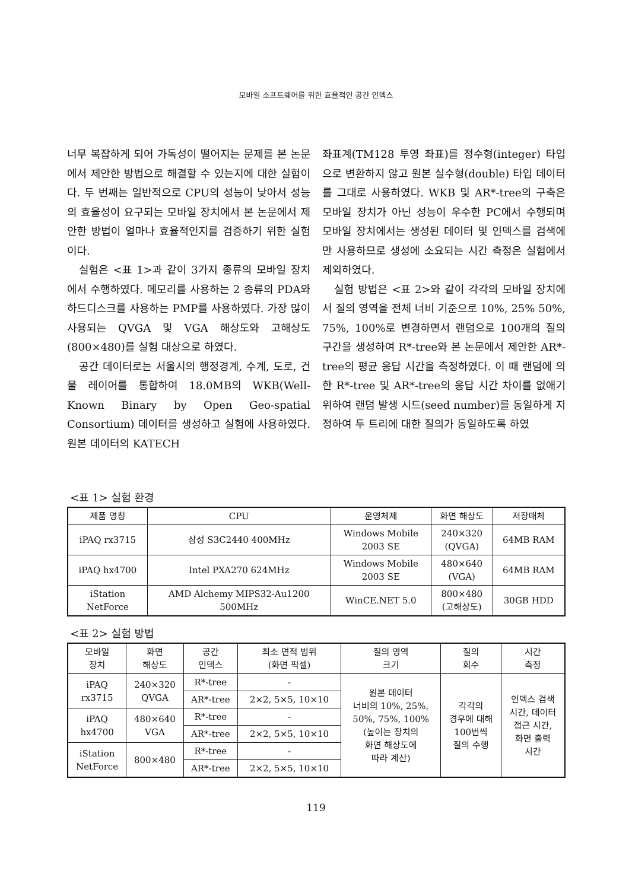모바일 소프트웨어를 위한 효율적인 공간 인덱스
너무 복잡하게 되어 가독성이 떨어지는 문제를 본 논문에서 제안한 방법으로 해결할 수 있는지에 대한 실험이다. 두 번째는 일반적으로 CPU의 성능이 낮아서 성능의 효율성이 요구되는 모바일 장치에서 본 논문에서 제안한 방법이 얼마나 효율적인지를 검증하기 위한 실험이다.
실험은 <표 1>과 같이 3가지 종류의 모바일 장치에서 수행하였다. 메모리를 사용하는 2 종류의 PDA와 하드디스크를 사용하는 PMP를 사용하였다. 가장 많이 사용되는 QVGA 및 VGA 해상도와 고해상도(800×480)를 실험 대상으로 하였다.
공간 데이터로는 서울시의 행정경계, 수계, 도로, 건물 레이어를 통합하여 18.0MB의 WKB(Well-Known Binary by Open Geo-spatial Consortium) 데이터를 생성하고 실험에 사용하였다. 원본 데이터의 KATECH
좌표계(TM128 투영 좌표)를 정수형(integer) 타입으로 변환하지 않고 원본 실수형(double) 타입 데이터를 그대로 사용하였다. WKB 및 AR*-tree의 구축은 모바일 장치가 아닌 성능이 우수한 PC에서 수행되며 모바일 장치에서는 생성된 데이터 및 인덱스를 검색에만 사용하므로 생성에 소요되는 시간 측정은 실험에서 제외하였다.
실험 방법은 <표 2>와 같이 각각의 모바일 장치에서 질의 영역을 전체 너비 기준으로 10%, 25% 50%, 75%, 100%로 변경하면서 랜덤으로 100개의 질의 구간을 생성하여 R*-tree와 본 논문에서 제안한 AR*-tree의 평균 응답 시간을 측정하였다. 이 때 랜덤에 의한 R*-tree 및 AR*-tree의 응답 시간 차이를 없애기 위하여 랜덤 발생 시드(seed number)를 동일하게 지정하여 두 트리에 대한 질의가 동일하도록 하였
<표 1> 실험 환경
| 제품 명칭 | CPU | 운영체제 | 화면 해상도 | 저장매체 |
| --- | --- | --- | --- | --- |
| iPAQ rx3715 | 삼성 S3C2440 400MHz | Windows Mobile 2003 SE | 240×320 (QVGA) | 64MB RAM |
| iPAQ hx4700 | Intel PXA270 624MHz | Windows Mobile 2003 SE | 480×640 (VGA) | 64MB RAM |
| iStation NetForce | AMD Alchemy MIPS32-Au1200 500MHz | WinCE.NET 5.0 | 800×480 (고해상도) | 30GB HDD |
<표 2> 실험 방법
| 모바일 장치 | 화면 해상도 | 공간 인덱스 | 최소 면적 범위 (화면 픽셀) | 질의 영역 크기 | 질의 회수 | 시간 측정 |
| --- | --- | --- | --- | --- | --- | --- |
| iPAQ rx3715 | 240×320 QVGA | R*-tree | - | 원본 데이터 너비의 10%, 25%, 50%, 75%, 100% (높이는 장치의 화면 해상도에 따라 계산) | 각각의 경우에 대해 100번씩 질의 수행 | 인덱스 검색 시간, 데이터 접근 시간, 화면 출력 시간 |
| | | AR*-tree | 2×2, 5×5, 10×10 | | | |
| iPAQ hx4700 | 480×640 VGA | R*-tree | - | | | |
| | | AR*-tree | 2×2, 5×5, 10×10 | | | |
| iStation NetForce | 800×480 | R*-tree | - | | | |
| | | AR*-tree | 2×2, 5×5, 10×10 | | | |
119